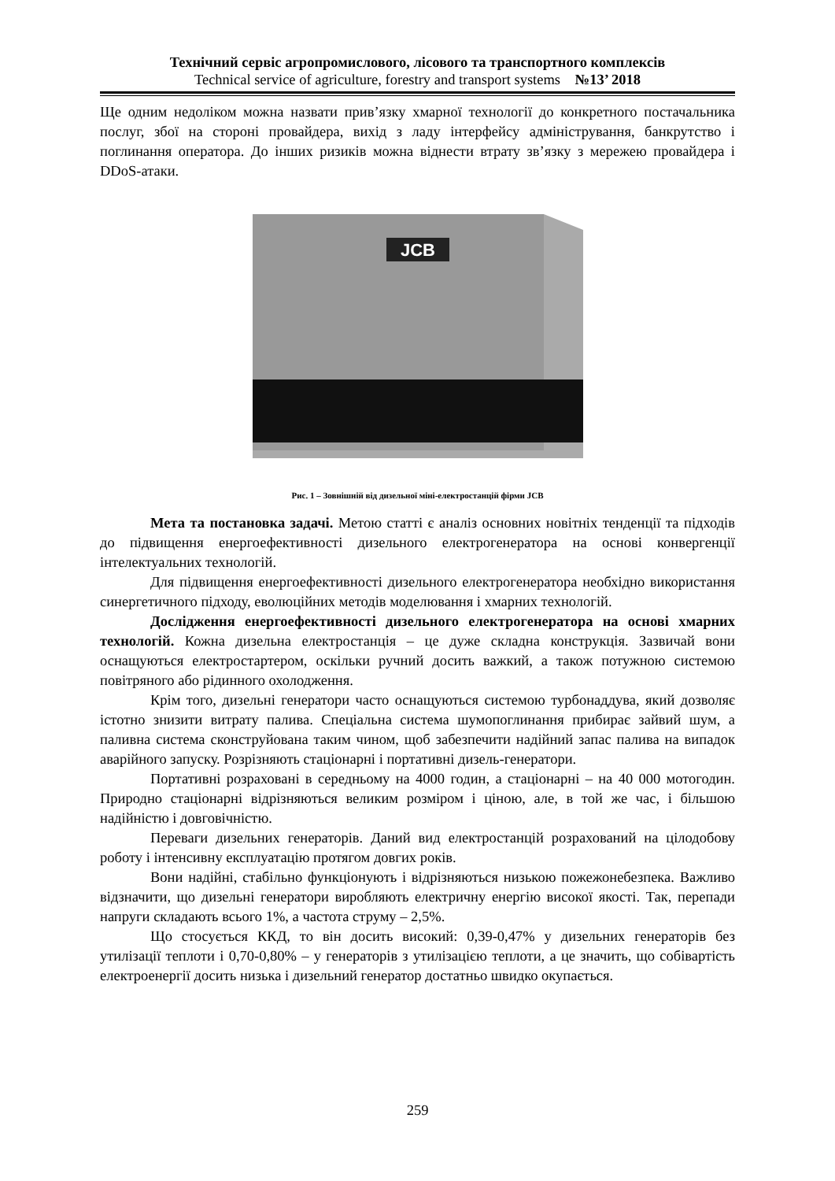Технічний сервіс агропромислового, лісового та транспортного комплексів
Technical service of agriculture, forestry and transport systems №13’ 2018
Ще одним недоліком можна назвати прив’язку хмарної технології до конкретного постачальника послуг, збої на стороні провайдера, вихід з ладу інтерфейсу адміністрування, банкрутство і поглинання оператора. До інших ризиків можна віднести втрату зв’язку з мережею провайдера і DDoS-атаки.
JCB
Рис. 1 – Зовнішній від дизельної міні-електростанцій фірми JCB
Мета та постановка задачі. Метою статті є аналіз основних новітніх тенденції та підходів до підвищення енергоефективності дизельного електрогенератора на основі конвергенції інтелектуальних технологій.
Для підвищення енергоефективності дизельного електрогенератора необхідно використання синергетичного підходу, еволюційних методів моделювання і хмарних технологій.
Дослідження енергоефективності дизельного електрогенератора на основі хмарних технологій. Кожна дизельна електростанція – це дуже складна конструкція. Зазвичай вони оснащуються електростартером, оскільки ручний досить важкий, а також потужною системою повітряного або рідинного охолодження.
Крім того, дизельні генератори часто оснащуються системою турбонаддува, який дозволяє істотно знизити витрату палива. Спеціальна система шумопоглинання прибирає зайвий шум, а паливна система сконструйована таким чином, щоб забезпечити надійний запас палива на випадок аварійного запуску. Розрізняють стаціонарні і портативні дизель-генератори.
Портативні розраховані в середньому на 4000 годин, а стаціонарні – на 40 000 мотогодин. Природно стаціонарні відрізняються великим розміром і ціною, але, в той же час, і більшою надійністю і довговічністю.
Переваги дизельних генераторів. Даний вид електростанцій розрахований на цілодобову роботу і інтенсивну експлуатацію протягом довгих років.
Вони надійні, стабільно функціонують і відрізняються низькою пожежонебезпека. Важливо відзначити, що дизельні генератори виробляють електричну енергію високої якості. Так, перепади напруги складають всього 1%, а частота струму – 2,5%.
Що стосується ККД, то він досить високий: 0,39-0,47% у дизельних генераторів без утилізації теплоти і 0,70-0,80% – у генераторів з утилізацією теплоти, а це значить, що собівартість електроенергії досить низька і дизельний генератор достатньо швидко окупається.
259